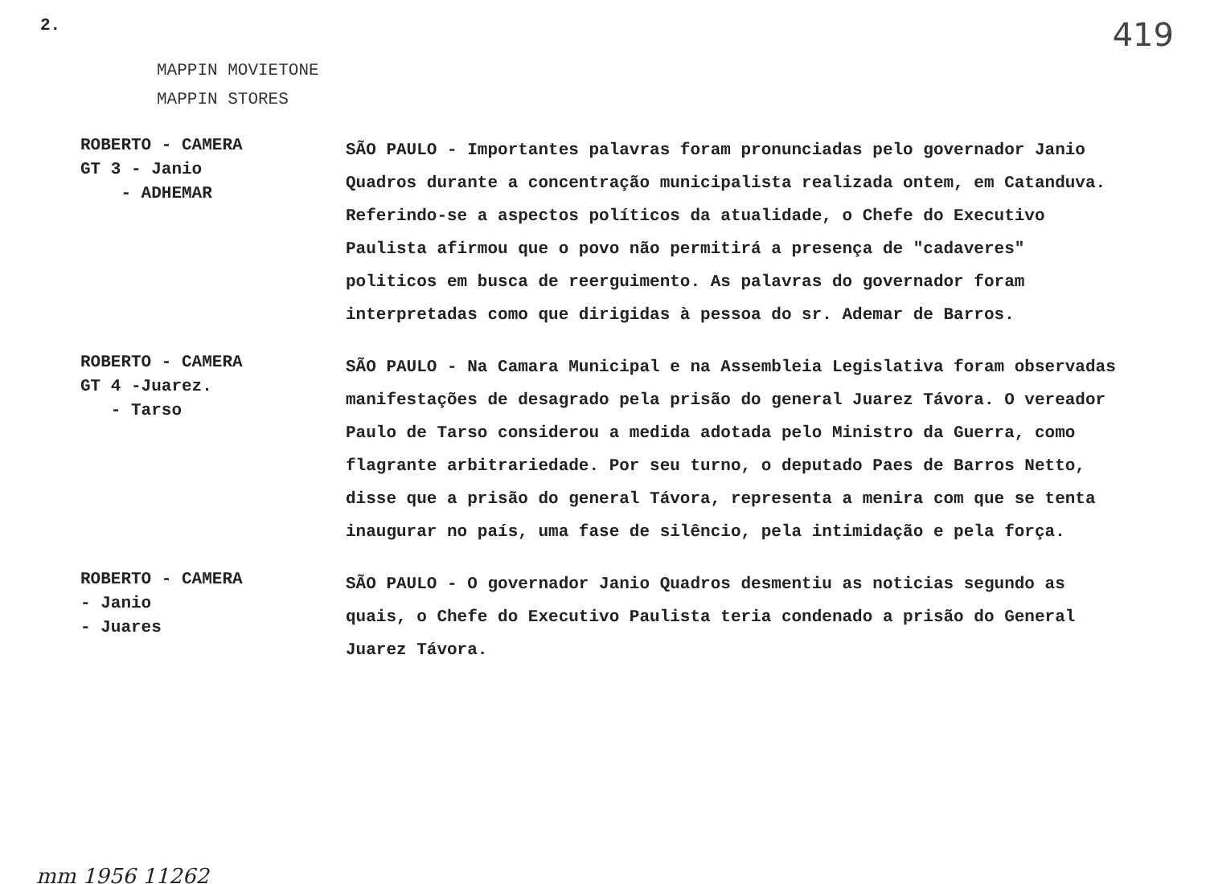2. 419
MAPPIN MOVIETONE
MAPPIN STORES
ROBERTO - CAMERA
GT 3 - Janio
- ADHEMAR
SÃO PAULO - Importantes palavras foram pronunciadas pelo governador Janio Quadros durante a concentração municipalista realizada ontem, em Catanduva. Referindo-se a aspectos políticos da atualidade, o Chefe do Executivo Paulista afirmou que o povo não permitirá a presença de "cadaveres" politicos em busca de reerguimento. As palavras do governador foram interpretadas como que dirigidas à pessoa do sr. Ademar de Barros.
ROBERTO - CAMERA
GT 4 -Juarez.
- Tarso
SÃO PAULO - Na Camara Municipal e na Assembleia Legislativa foram observadas manifestações de desagrado pela prisão do general Juarez Távora. O vereador Paulo de Tarso considerou a medida adotada pelo Ministro da Guerra, como flagrante arbitrariedade. Por seu turno, o deputado Paes de Barros Netto, disse que a prisão do general Távora, representa a menira com que se tenta inaugurar no país, uma fase de silêncio, pela intimidação e pela força.
ROBERTO - CAMERA
- Janio
- Juares
SÃO PAULO - O governador Janio Quadros desmentiu as noticias segundo as quais, o Chefe do Executivo Paulista teria condenado a prisão do General Juarez Távora.
mm 1956 11262